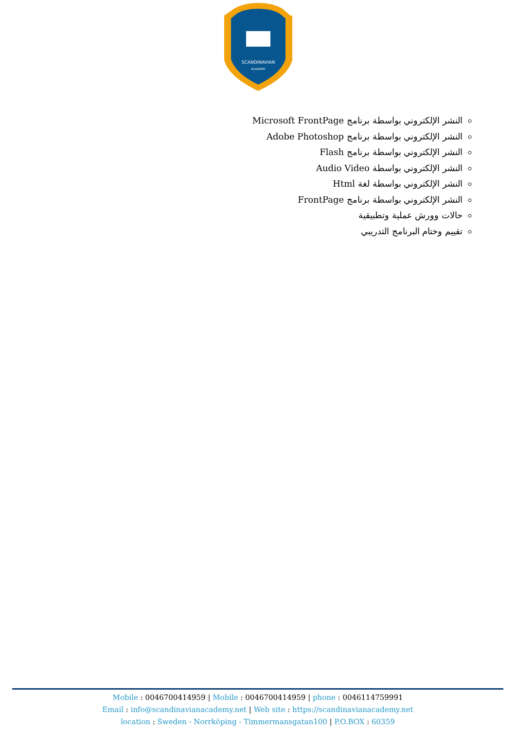SCANDINAVIAN
ACADEMY
النشر الإلكتروني بواسطة برنامج Microsoft FrontPage
النشر الإلكتروني بواسطة برنامج Adobe Photoshop
النشر الإلكتروني بواسطة برنامج Flash
النشر الإلكتروني بواسطة Audio Video
النشر الإلكتروني بواسطة لغة Html
النشر الإلكتروني بواسطة برنامج FrontPage
حالات وورش عملية وتطبيقية
تقييم وختام البرنامج التدريبي
Mobile : 0046700414959 | Mobile : 0046700414959 | phone : 0046114759991
Email : info@scandinavianacademy.net | Web site : https://scandinavianacademy.net
location : Sweden - Norrköping - Timmermansgatan100 | P.O.BOX : 60359